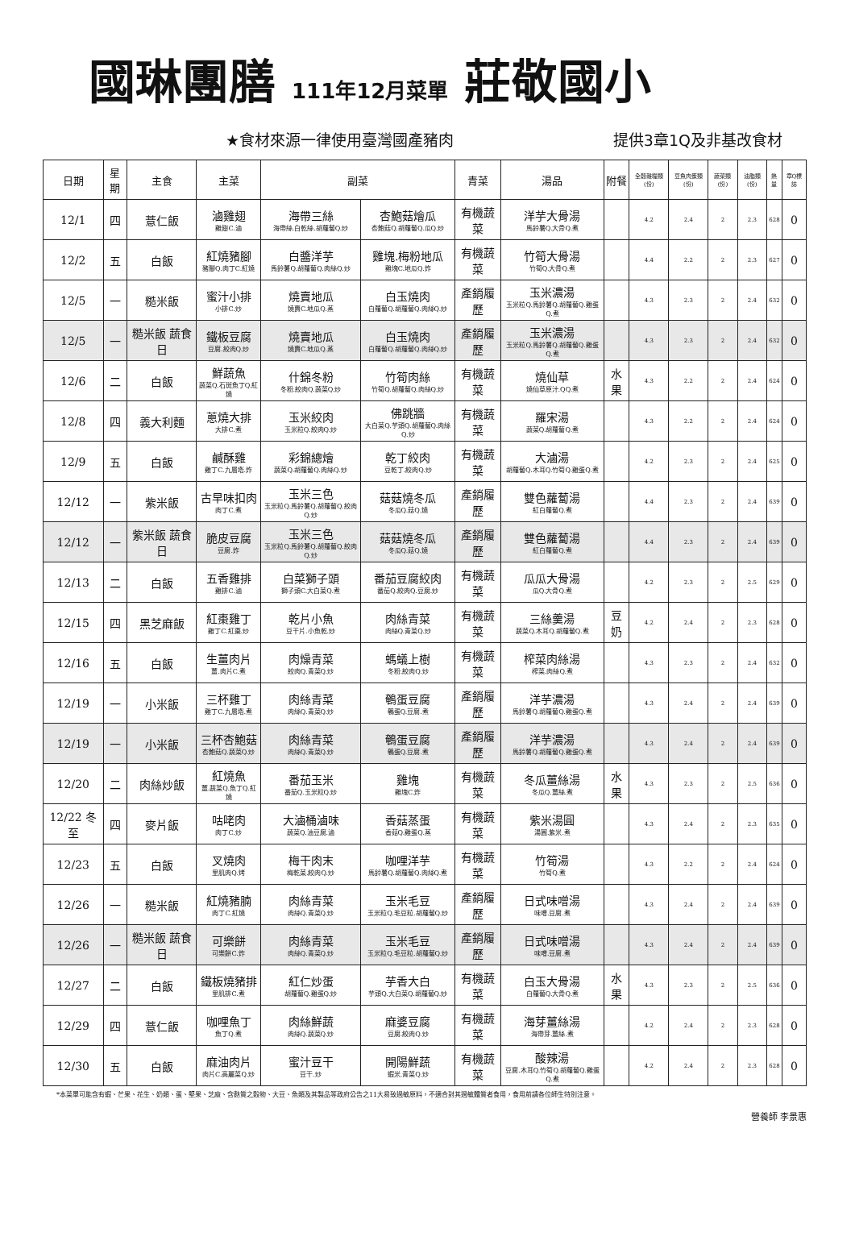國琳團膳 111年12月菜單 莊敬國小
★食材來源一律使用臺灣國產豬肉 提供3章1Q及非基改食材
| 日期 | 星期 | 主食 | 主菜 | 副菜 | | 青菜 | 湯品 | 附餐 | 全穀雜糧類(份) | 豆魚肉蛋類(份) | 蔬菜類(份) | 油脂類(份) | 熱量 | 章Q標誌 |
| --- | --- | --- | --- | --- | --- | --- | --- | --- | --- | --- | --- | --- | --- | --- |
| 12/1 | 四 | 薏仁飯 | 滷雞翅 雞翅C.滷 | 海帶三絲 海帶絲.白乾絲.胡蘿蔔Q.炒 | 杏鮑菇燴瓜 杏鮑菇Q.胡蘿蔔Q.瓜Q.炒 | 有機蔬菜 | 洋芋大骨湯 馬鈴薯Q.大骨Q.煮 | | 4.2 | 2.4 | 2 | 2.3 | 628 | 0 |
| 12/2 | 五 | 白飯 | 紅燒豬腳 豬腳Q.肉丁C.紅燒 | 白醬洋芋 馬鈴薯Q.胡蘿蔔Q.肉絲Q.炒 | 雞塊.梅粉地瓜 雞塊C.地瓜Q.炸 | 有機蔬菜 | 竹筍大骨湯 竹筍Q.大骨Q.煮 | | 4.4 | 2.2 | 2 | 2.3 | 627 | 0 |
| 12/5 | 一 | 糙米飯 | 蜜汁小排 小排C.炒 | 燒賣地瓜 燒賣C.地瓜Q.蒸 | 白玉燒肉 白蘿蔔Q.胡蘿蔔Q.肉絲Q.炒 | 產銷履歷 | 玉米濃湯 玉米粒Q.馬鈴薯Q.胡蘿蔔Q.雞蛋Q.煮 | | 4.3 | 2.3 | 2 | 2.4 | 632 | 0 |
| 12/5 | 一 | 糙米飯 蔬食日 | 鐵板豆腐 豆腐.絞肉Q.炒 | 燒賣地瓜 燒賣C.地瓜Q.蒸 | 白玉燒肉 白蘿蔔Q.胡蘿蔔Q.肉絲Q.炒 | 產銷履歷 | 玉米濃湯 玉米粒Q.馬鈴薯Q.胡蘿蔔Q.雞蛋Q.煮 | | 4.3 | 2.3 | 2 | 2.4 | 632 | 0 |
| 12/6 | 二 | 白飯 | 鮮蔬魚 蔬菜Q.石斑魚丁Q.紅燒 | 什錦冬粉 冬粉.絞肉Q.蔬菜Q.炒 | 竹筍肉絲 竹筍Q.胡蘿蔔Q.肉絲Q.炒 | 有機蔬菜 | 燒仙草 燒仙草原汁.QQ.煮 | 水果 | 4.3 | 2.2 | 2 | 2.4 | 624 | 0 |
| 12/8 | 四 | 義大利麵 | 蔥燒大排 大排C.煮 | 玉米絞肉 玉米粒Q.絞肉Q.炒 | 佛跳牆 大白菜Q.芋頭Q.胡蘿蔔Q.肉絲Q.炒 | 有機蔬菜 | 羅宋湯 蔬菜Q.胡蘿蔔Q.煮 | | 4.3 | 2.2 | 2 | 2.4 | 624 | 0 |
| 12/9 | 五 | 白飯 | 鹹酥雞 雞丁C.九層塔.炸 | 彩錦總燴 蔬菜Q.胡蘿蔔Q.肉絲Q.炒 | 乾丁絞肉 豆乾丁.絞肉Q.炒 | 有機蔬菜 | 大滷湯 胡蘿蔔Q.木耳Q.竹筍Q.雞蛋Q.煮 | | 4.2 | 2.3 | 2 | 2.4 | 625 | 0 |
| 12/12 | 一 | 紫米飯 | 古早味扣肉 肉丁C.煮 | 玉米三色 玉米粒Q.馬鈴薯Q.胡蘿蔔Q.絞肉Q.炒 | 菇菇燒冬瓜 冬瓜Q.菇Q.燒 | 產銷履歷 | 雙色蘿蔔湯 紅白蘿蔔Q.煮 | | 4.4 | 2.3 | 2 | 2.4 | 639 | 0 |
| 12/12 | 一 | 紫米飯 蔬食日 | 脆皮豆腐 豆腐.炸 | 玉米三色 玉米粒Q.馬鈴薯Q.胡蘿蔔Q.絞肉Q.炒 | 菇菇燒冬瓜 冬瓜Q.菇Q.燒 | 產銷履歷 | 雙色蘿蔔湯 紅白蘿蔔Q.煮 | | 4.4 | 2.3 | 2 | 2.4 | 639 | 0 |
| 12/13 | 二 | 白飯 | 五香雞排 雞排C.滷 | 白菜獅子頭 獅子頭C.大白菜Q.煮 | 番茄豆腐絞肉 番茄Q.絞肉Q.豆腐.炒 | 有機蔬菜 | 瓜瓜大骨湯 瓜Q.大骨Q.煮 | | 4.2 | 2.3 | 2 | 2.5 | 629 | 0 |
| 12/15 | 四 | 黑芝麻飯 | 紅棗雞丁 雞丁C.紅棗.炒 | 乾片小魚 豆干片.小魚乾.炒 | 肉絲青菜 肉絲Q.青菜Q.炒 | 有機蔬菜 | 三絲羹湯 蔬菜Q.木耳Q.胡蘿蔔Q.煮 | 豆奶 | 4.2 | 2.4 | 2 | 2.3 | 628 | 0 |
| 12/16 | 五 | 白飯 | 生薑肉片 薑.肉片C.煮 | 肉燥青菜 絞肉Q.青菜Q.炒 | 螞蟻上樹 冬粉.絞肉Q.炒 | 有機蔬菜 | 榨菜肉絲湯 榨菜.肉絲Q.煮 | | 4.3 | 2.3 | 2 | 2.4 | 632 | 0 |
| 12/19 | 一 | 小米飯 | 三杯雞丁 雞丁C.九層塔.煮 | 肉絲青菜 肉絲Q.青菜Q.炒 | 鵪蛋豆腐 鵪蛋Q.豆腐.煮 | 產銷履歷 | 洋芋濃湯 馬鈴薯Q.胡蘿蔔Q.雞蛋Q.煮 | | 4.3 | 2.4 | 2 | 2.4 | 639 | 0 |
| 12/19 | 一 | 小米飯 | 三杯杏鮑菇 杏鮑菇Q.蔬菜Q.炒 | 肉絲青菜 肉絲Q.青菜Q.炒 | 鵪蛋豆腐 鵪蛋Q.豆腐.煮 | 產銷履歷 | 洋芋濃湯 馬鈴薯Q.胡蘿蔔Q.雞蛋Q.煮 | | 4.3 | 2.4 | 2 | 2.4 | 639 | 0 |
| 12/20 | 二 | 肉絲炒飯 | 紅燒魚 薑.蔬菜Q.魚丁Q.紅燒 | 番茄玉米 番茄Q.玉米粒Q.炒 | 雞塊 雞塊C.炸 | 有機蔬菜 | 冬瓜薑絲湯 冬瓜Q.薑絲.煮 | 水果 | 4.3 | 2.3 | 2 | 2.5 | 636 | 0 |
| 12/22 冬至 | 四 | 麥片飯 | 咕咾肉 肉丁C.炒 | 大滷桶滷味 蔬菜Q.油豆腐.滷 | 香菇蒸蛋 香菇Q.雞蛋Q.蒸 | 有機蔬菜 | 紫米湯圓 湯圓.紫米.煮 | | 4.3 | 2.4 | 2 | 2.3 | 635 | 0 |
| 12/23 | 五 | 白飯 | 叉燒肉 里肌肉Q.烤 | 梅干肉末 梅乾菜.絞肉Q.炒 | 咖哩洋芋 馬鈴薯Q.胡蘿蔔Q.肉絲Q.煮 | 有機蔬菜 | 竹筍湯 竹筍Q.煮 | | 4.3 | 2.2 | 2 | 2.4 | 624 | 0 |
| 12/26 | 一 | 糙米飯 | 紅燒豬腩 肉丁C.紅燒 | 肉絲青菜 肉絲Q.青菜Q.炒 | 玉米毛豆 玉米粒Q.毛豆粒.胡蘿蔔Q.炒 | 產銷履歷 | 日式味噌湯 味噌.豆腐.煮 | | 4.3 | 2.4 | 2 | 2.4 | 639 | 0 |
| 12/26 | 一 | 糙米飯 蔬食日 | 可樂餅 可樂餅C.炸 | 肉絲青菜 肉絲Q.青菜Q.炒 | 玉米毛豆 玉米粒Q.毛豆粒.胡蘿蔔Q.炒 | 產銷履歷 | 日式味噌湯 味噌.豆腐.煮 | | 4.3 | 2.4 | 2 | 2.4 | 639 | 0 |
| 12/27 | 二 | 白飯 | 鐵板燒豬排 里肌排C.煮 | 紅仁炒蛋 胡蘿蔔Q.雞蛋Q.炒 | 芋香大白 芋頭Q.大白菜Q.胡蘿蔔Q.炒 | 有機蔬菜 | 白玉大骨湯 白蘿蔔Q.大骨Q.煮 | 水果 | 4.3 | 2.3 | 2 | 2.5 | 636 | 0 |
| 12/29 | 四 | 薏仁飯 | 咖哩魚丁 魚丁Q.煮 | 肉絲鮮蔬 肉絲Q.蔬菜Q.炒 | 麻婆豆腐 豆腐.絞肉Q.炒 | 有機蔬菜 | 海芽薑絲湯 海帶芽.薑絲.煮 | | 4.2 | 2.4 | 2 | 2.3 | 628 | 0 |
| 12/30 | 五 | 白飯 | 麻油肉片 肉片C.高麗菜Q.炒 | 蜜汁豆干 豆干.炒 | 開陽鮮蔬 蝦米.青菜Q.炒 | 有機蔬菜 | 酸辣湯 豆腐.木耳Q.竹筍Q.胡蘿蔔Q.雞蛋Q.煮 | | 4.2 | 2.4 | 2 | 2.3 | 628 | 0 |
*本菜單可能含有蝦、芒果、花生、奶類、蛋、堅果、芝麻、含麩質之穀物、大豆、魚類及其製品等政府公告之11大易致過敏原料，不適合對其過敏體質者食用，食用前請各位師生特別注意。
營養師 李景惠